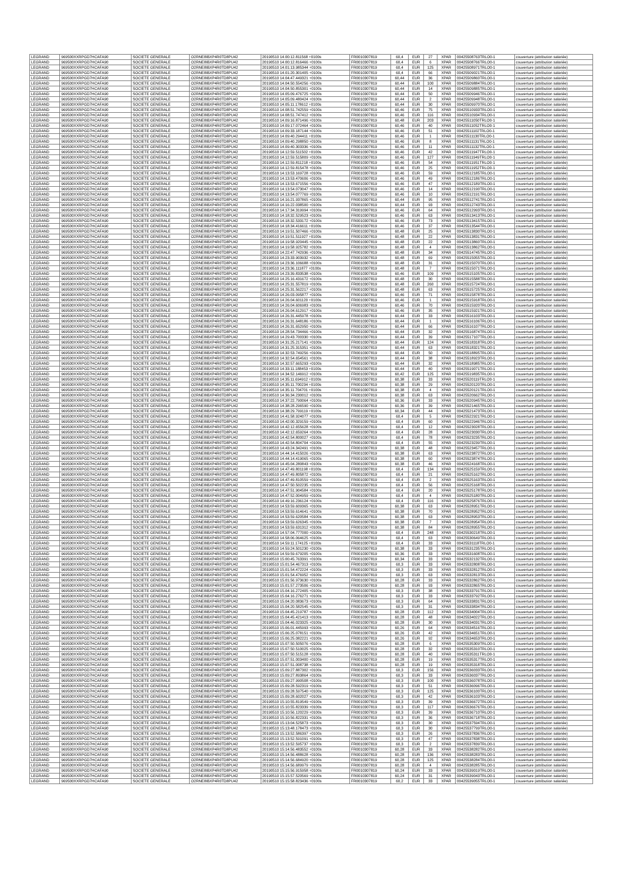| LEGRAND | 969500XXRPGD7HCAFA90 | SOCIETE GENERALE | O2RNE8IBXP4R0TD8PU42 | 20190510 14:00:12.811568 +0100s | FR0010307819 | 60,4 | EUR | 27 | XPAR | 00425508763TRLO0-1 | couverture (attribution salariée) |
| LEGRAND | 969500XXRPGD7HCAFA90 | SOCIETE GENERALE | O2RNE8IBXP4R0TD8PU42 | 20190510 14:00:12.816466 +0100s | FR0010307819 | 60,4 | EUR | 6 | XPAR | 00425508766TRLO0-1 | couverture (attribution salariée) |
| LEGRAND | 969500XXRPGD7HCAFA90 | SOCIETE GENERALE | O2RNE8IBXP4R0TD8PU42 | 20190510 14:01:13.985344 +0100s | FR0010307819 | 60,4 | EUR | 125 | XPAR | 00425508971TRLO0-1 | couverture (attribution salariée) |
| LEGRAND | 969500XXRPGD7HCAFA90 | SOCIETE GENERALE | O2RNE8IBXP4R0TD8PU42 | 20190510 14:01:20.301405 +0100s | FR0010307819 | 60,4 | EUR | 66 | XPAR | 00425509021TRLO0-1 | couverture (attribution salariée) |
| LEGRAND | 969500XXRPGD7HCAFA90 | SOCIETE GENERALE | O2RNE8IBXP4R0TD8PU42 | 20190510 14:04:47.449321 +0100s | FR0010307819 | 60,44 | EUR | 36 | XPAR | 00425509860TRLO0-1 | couverture (attribution salariée) |
| LEGRAND | 969500XXRPGD7HCAFA90 | SOCIETE GENERALE | O2RNE8IBXP4R0TD8PU42 | 20190510 14:04:50.554256 +0100s | FR0010307819 | 60,44 | EUR | 100 | XPAR | 00425509884TRLO0-1 | couverture (attribution salariée) |
| LEGRAND | 969500XXRPGD7HCAFA90 | SOCIETE GENERALE | O2RNE8IBXP4R0TD8PU42 | 20190510 14:04:50.855301 +0100s | FR0010307819 | 60,44 | EUR | 14 | XPAR | 00425509885TRLO0-1 | couverture (attribution salariée) |
| LEGRAND | 969500XXRPGD7HCAFA90 | SOCIETE GENERALE | O2RNE8IBXP4R0TD8PU42 | 20190510 14:05:09.476725 +0100s | FR0010307819 | 60,44 | EUR | 50 | XPAR | 00425509946TRLO0-1 | couverture (attribution salariée) |
| LEGRAND | 969500XXRPGD7HCAFA90 | SOCIETE GENERALE | O2RNE8IBXP4R0TD8PU42 | 20190510 14:05:09.480424 +0100s | FR0010307819 | 60,44 | EUR | 2 | XPAR | 00425509948TRLO0-1 | couverture (attribution salariée) |
| LEGRAND | 969500XXRPGD7HCAFA90 | SOCIETE GENERALE | O2RNE8IBXP4R0TD8PU42 | 20190510 14:05:11.178612 +0100s | FR0010307819 | 60,44 | EUR | 30 | XPAR | 00425509970TRLO0-1 | couverture (attribution salariée) |
| LEGRAND | 969500XXRPGD7HCAFA90 | SOCIETE GENERALE | O2RNE8IBXP4R0TD8PU42 | 20190510 14:08:51.742559 +0100s | FR0010307819 | 60,46 | EUR | 75 | XPAR | 00425510933TRLO0-1 | couverture (attribution salariée) |
| LEGRAND | 969500XXRPGD7HCAFA90 | SOCIETE GENERALE | O2RNE8IBXP4R0TD8PU42 | 20190510 14:08:51.747412 +0100s | FR0010307819 | 60,46 | EUR | 116 | XPAR | 00425510934TRLO0-1 | couverture (attribution salariée) |
| LEGRAND | 969500XXRPGD7HCAFA90 | SOCIETE GENERALE | O2RNE8IBXP4R0TD8PU42 | 20190510 14:09:16.871496 +0100s | FR0010307819 | 60,48 | EUR | 203 | XPAR | 00425511050TRLO0-1 | couverture (attribution salariée) |
| LEGRAND | 969500XXRPGD7HCAFA90 | SOCIETE GENERALE | O2RNE8IBXP4R0TD8PU42 | 20190510 14:09:17.072464 +0100s | FR0010307819 | 60,46 | EUR | 40 | XPAR | 00425511052TRLO0-1 | couverture (attribution salariée) |
| LEGRAND | 969500XXRPGD7HCAFA90 | SOCIETE GENERALE | O2RNE8IBXP4R0TD8PU42 | 20190510 14:09:33.187144 +0100s | FR0010307819 | 60,46 | EUR | 51 | XPAR | 00425511102TRLO0-1 | couverture (attribution salariée) |
| LEGRAND | 969500XXRPGD7HCAFA90 | SOCIETE GENERALE | O2RNE8IBXP4R0TD8PU42 | 20190510 14:09:40.294411 +0100s | FR0010307819 | 60,46 | EUR | 1 | XPAR | 00425511130TRLO0-1 | couverture (attribution salariée) |
| LEGRAND | 969500XXRPGD7HCAFA90 | SOCIETE GENERALE | O2RNE8IBXP4R0TD8PU42 | 20190510 14:09:40.298850 +0100s | FR0010307819 | 60,46 | EUR | 8 | XPAR | 00425511131TRLO0-1 | couverture (attribution salariée) |
| LEGRAND | 969500XXRPGD7HCAFA90 | SOCIETE GENERALE | O2RNE8IBXP4R0TD8PU42 | 20190510 14:09:40.303336 +0100s | FR0010307819 | 60,46 | EUR | 11 | XPAR | 00425511132TRLO0-1 | couverture (attribution salariée) |
| LEGRAND | 969500XXRPGD7HCAFA90 | SOCIETE GENERALE | O2RNE8IBXP4R0TD8PU42 | 20190510 14:12:59.511502 +0100s | FR0010307819 | 60,46 | EUR | 42 | XPAR | 00425511947TRLO0-1 | couverture (attribution salariée) |
| LEGRAND | 969500XXRPGD7HCAFA90 | SOCIETE GENERALE | O2RNE8IBXP4R0TD8PU42 | 20190510 14:12:59.515809 +0100s | FR0010307819 | 60,46 | EUR | 127 | XPAR | 00425511949TRLO0-1 | couverture (attribution salariée) |
| LEGRAND | 969500XXRPGD7HCAFA90 | SOCIETE GENERALE | O2RNE8IBXP4R0TD8PU42 | 20190510 14:12:59.811218 +0100s | FR0010307819 | 60,46 | EUR | 54 | XPAR | 00425511951TRLO0-1 | couverture (attribution salariée) |
| LEGRAND | 969500XXRPGD7HCAFA90 | SOCIETE GENERALE | O2RNE8IBXP4R0TD8PU42 | 20190510 14:12:59.815478 +0100s | FR0010307819 | 60,46 | EUR | 25 | XPAR | 00425511952TRLO0-1 | couverture (attribution salariée) |
| LEGRAND | 969500XXRPGD7HCAFA90 | SOCIETE GENERALE | O2RNE8IBXP4R0TD8PU42 | 20190510 14:13:53.169728 +0100s | FR0010307819 | 60,46 | EUR | 59 | XPAR | 00425512185TRLO0-1 | couverture (attribution salariée) |
| LEGRAND | 969500XXRPGD7HCAFA90 | SOCIETE GENERALE | O2RNE8IBXP4R0TD8PU42 | 20190510 14:13:53.470606 +0100s | FR0010307819 | 60,46 | EUR | 49 | XPAR | 00425512186TRLO0-1 | couverture (attribution salariée) |
| LEGRAND | 969500XXRPGD7HCAFA90 | SOCIETE GENERALE | O2RNE8IBXP4R0TD8PU42 | 20190510 14:13:53.671556 +0100s | FR0010307819 | 60,46 | EUR | 47 | XPAR | 00425512189TRLO0-1 | couverture (attribution salariée) |
| LEGRAND | 969500XXRPGD7HCAFA90 | SOCIETE GENERALE | O2RNE8IBXP4R0TD8PU42 | 20190510 14:13:54.073047 +0100s | FR0010307819 | 60,46 | EUR | 14 | XPAR | 00425512190TRLO0-1 | couverture (attribution salariée) |
| LEGRAND | 969500XXRPGD7HCAFA90 | SOCIETE GENERALE | O2RNE8IBXP4R0TD8PU42 | 20190510 14:13:54.077769 +0100s | FR0010307819 | 60,46 | EUR | 10 | XPAR | 00425512191TRLO0-1 | couverture (attribution salariée) |
| LEGRAND | 969500XXRPGD7HCAFA90 | SOCIETE GENERALE | O2RNE8IBXP4R0TD8PU42 | 20190510 14:16:21.937865 +0100s | FR0010307819 | 60,44 | EUR | 95 | XPAR | 00425512741TRLO0-1 | couverture (attribution salariée) |
| LEGRAND | 969500XXRPGD7HCAFA90 | SOCIETE GENERALE | O2RNE8IBXP4R0TD8PU42 | 20190510 14:16:22.038500 +0100s | FR0010307819 | 60,44 | EUR | 93 | XPAR | 00425512743TRLO0-1 | couverture (attribution salariée) |
| LEGRAND | 969500XXRPGD7HCAFA90 | SOCIETE GENERALE | O2RNE8IBXP4R0TD8PU42 | 20190510 14:17:34.319994 +0100s | FR0010307819 | 60,46 | EUR | 64 | XPAR | 00425512993TRLO0-1 | couverture (attribution salariée) |
| LEGRAND | 969500XXRPGD7HCAFA90 | SOCIETE GENERALE | O2RNE8IBXP4R0TD8PU42 | 20190510 14:18:32.529523 +0100s | FR0010307819 | 60,46 | EUR | 63 | XPAR | 00425513413TRLO0-1 | couverture (attribution salariée) |
| LEGRAND | 969500XXRPGD7HCAFA90 | SOCIETE GENERALE | O2RNE8IBXP4R0TD8PU42 | 20190510 14:18:32.533172 +0100s | FR0010307819 | 60,46 | EUR | 73 | XPAR | 00425513415TRLO0-1 | couverture (attribution salariée) |
| LEGRAND | 969500XXRPGD7HCAFA90 | SOCIETE GENERALE | O2RNE8IBXP4R0TD8PU42 | 20190510 14:18:34.416611 +0100s | FR0010307819 | 60,46 | EUR | 37 | XPAR | 00425513544TRLO0-1 | couverture (attribution salariée) |
| LEGRAND | 969500XXRPGD7HCAFA90 | SOCIETE GENERALE | O2RNE8IBXP4R0TD8PU42 | 20190510 14:19:51.507466 +0100s | FR0010307819 | 60,48 | EUR | 25 | XPAR | 00425513830TRLO0-1 | couverture (attribution salariée) |
| LEGRAND | 969500XXRPGD7HCAFA90 | SOCIETE GENERALE | O2RNE8IBXP4R0TD8PU42 | 20190510 14:19:51.511927 +0100s | FR0010307819 | 60,48 | EUR | 22 | XPAR | 00425513831TRLO0-1 | couverture (attribution salariée) |
| LEGRAND | 969500XXRPGD7HCAFA90 | SOCIETE GENERALE | O2RNE8IBXP4R0TD8PU42 | 20190510 14:19:58.920445 +0100s | FR0010307819 | 60,48 | EUR | 22 | XPAR | 00425513860TRLO0-1 | couverture (attribution salariée) |
| LEGRAND | 969500XXRPGD7HCAFA90 | SOCIETE GENERALE | O2RNE8IBXP4R0TD8PU42 | 20190510 14:19:58.925782 +0100s | FR0010307819 | 60,48 | EUR | 4 | XPAR | 00425513862TRLO0-1 | couverture (attribution salariée) |
| LEGRAND | 969500XXRPGD7HCAFA90 | SOCIETE GENERALE | O2RNE8IBXP4R0TD8PU42 | 20190510 14:22:47.742936 +0100s | FR0010307819 | 60,48 | EUR | 34 | XPAR | 00425514745TRLO0-1 | couverture (attribution salariée) |
| LEGRAND | 969500XXRPGD7HCAFA90 | SOCIETE GENERALE | O2RNE8IBXP4R0TD8PU42 | 20190510 14:23:33.903932 +0100s | FR0010307819 | 60,48 | EUR | 69 | XPAR | 00425515055TRLO0-1 | couverture (attribution salariée) |
| LEGRAND | 969500XXRPGD7HCAFA90 | SOCIETE GENERALE | O2RNE8IBXP4R0TD8PU42 | 20190510 14:23:36.106688 +0100s | FR0010307819 | 60,48 | EUR | 31 | XPAR | 00425515070TRLO0-1 | couverture (attribution salariée) |
| LEGRAND | 969500XXRPGD7HCAFA90 | SOCIETE GENERALE | O2RNE8IBXP4R0TD8PU42 | 20190510 14:23:36.111877 +0100s | FR0010307819 | 60,48 | EUR | 7 | XPAR | 00425515071TRLO0-1 | couverture (attribution salariée) |
| LEGRAND | 969500XXRPGD7HCAFA90 | SOCIETE GENERALE | O2RNE8IBXP4R0TD8PU42 | 20190510 14:23:39.833538 +0100s | FR0010307819 | 60,46 | EUR | 109 | XPAR | 00425515105TRLO0-1 | couverture (attribution salariée) |
| LEGRAND | 969500XXRPGD7HCAFA90 | SOCIETE GENERALE | O2RNE8IBXP4R0TD8PU42 | 20190510 14:25:16.431672 +0100s | FR0010307819 | 60,48 | EUR | 30 | XPAR | 00425515588TRLO0-1 | couverture (attribution salariée) |
| LEGRAND | 969500XXRPGD7HCAFA90 | SOCIETE GENERALE | O2RNE8IBXP4R0TD8PU42 | 20190510 14:25:31.557819 +0100s | FR0010307819 | 60,48 | EUR | 260 | XPAR | 00425515724TRLO0-1 | couverture (attribution salariée) |
| LEGRAND | 969500XXRPGD7HCAFA90 | SOCIETE GENERALE | O2RNE8IBXP4R0TD8PU42 | 20190510 14:25:31.562217 +0100s | FR0010307819 | 60,48 | EUR | 63 | XPAR | 00425515725TRLO0-1 | couverture (attribution salariée) |
| LEGRAND | 969500XXRPGD7HCAFA90 | SOCIETE GENERALE | O2RNE8IBXP4R0TD8PU42 | 20190510 14:26:03.095877 +0100s | FR0010307819 | 60,46 | EUR | 71 | XPAR | 00425515878TRLO0-1 | couverture (attribution salariée) |
| LEGRAND | 969500XXRPGD7HCAFA90 | SOCIETE GENERALE | O2RNE8IBXP4R0TD8PU42 | 20190510 14:26:04.601120 +0100s | FR0010307819 | 60,46 | EUR | 1 | XPAR | 00425515918TRLO0-1 | couverture (attribution salariée) |
| LEGRAND | 969500XXRPGD7HCAFA90 | SOCIETE GENERALE | O2RNE8IBXP4R0TD8PU42 | 20190510 14:26:04.606983 +0100s | FR0010307819 | 60,46 | EUR | 70 | XPAR | 00425515920TRLO0-1 | couverture (attribution salariée) |
| LEGRAND | 969500XXRPGD7HCAFA90 | SOCIETE GENERALE | O2RNE8IBXP4R0TD8PU42 | 20190510 14:26:04.612917 +0100s | FR0010307819 | 60,46 | EUR | 35 | XPAR | 00425515921TRLO0-1 | couverture (attribution salariée) |
| LEGRAND | 969500XXRPGD7HCAFA90 | SOCIETE GENERALE | O2RNE8IBXP4R0TD8PU42 | 20190510 14:26:31.445978 +0100s | FR0010307819 | 60,44 | EUR | 33 | XPAR | 00425516103TRLO0-1 | couverture (attribution salariée) |
| LEGRAND | 969500XXRPGD7HCAFA90 | SOCIETE GENERALE | O2RNE8IBXP4R0TD8PU42 | 20190510 14:26:31.648186 +0100s | FR0010307819 | 60,44 | EUR | 1 | XPAR | 00425516106TRLO0-1 | couverture (attribution salariée) |
| LEGRAND | 969500XXRPGD7HCAFA90 | SOCIETE GENERALE | O2RNE8IBXP4R0TD8PU42 | 20190510 14:26:31.652950 +0100s | FR0010307819 | 60,44 | EUR | 66 | XPAR | 00425516107TRLO0-1 | couverture (attribution salariée) |
| LEGRAND | 969500XXRPGD7HCAFA90 | SOCIETE GENERALE | O2RNE8IBXP4R0TD8PU42 | 20190510 14:28:54.734466 +0100s | FR0010307819 | 60,44 | EUR | 32 | XPAR | 00425516874TRLO0-1 | couverture (attribution salariée) |
| LEGRAND | 969500XXRPGD7HCAFA90 | SOCIETE GENERALE | O2RNE8IBXP4R0TD8PU42 | 20190510 14:29:43.700330 +0100s | FR0010307819 | 60,44 | EUR | 39 | XPAR | 00425517107TRLO0-1 | couverture (attribution salariée) |
| LEGRAND | 969500XXRPGD7HCAFA90 | SOCIETE GENERALE | O2RNE8IBXP4R0TD8PU42 | 20190510 14:31:25.217141 +0100s | FR0010307819 | 60,44 | EUR | 124 | XPAR | 00425518318TRLO0-1 | couverture (attribution salariée) |
| LEGRAND | 969500XXRPGD7HCAFA90 | SOCIETE GENERALE | O2RNE8IBXP4R0TD8PU42 | 20190510 14:31:25.315351 +0100s | FR0010307819 | 60,44 | EUR | 63 | XPAR | 00425518321TRLO0-1 | couverture (attribution salariée) |
| LEGRAND | 969500XXRPGD7HCAFA90 | SOCIETE GENERALE | O2RNE8IBXP4R0TD8PU42 | 20190510 14:32:53.749256 +0100s | FR0010307819 | 60,44 | EUR | 50 | XPAR | 00425518895TRLO0-1 | couverture (attribution salariée) |
| LEGRAND | 969500XXRPGD7HCAFA90 | SOCIETE GENERALE | O2RNE8IBXP4R0TD8PU42 | 20190510 14:32:54.654561 +0100s | FR0010307819 | 60,44 | EUR | 38 | XPAR | 00425518923TRLO0-1 | couverture (attribution salariée) |
| LEGRAND | 969500XXRPGD7HCAFA90 | SOCIETE GENERALE | O2RNE8IBXP4R0TD8PU42 | 20190510 14:32:57.665293 +0100s | FR0010307819 | 60,44 | EUR | 32 | XPAR | 00425518985TRLO0-1 | couverture (attribution salariée) |
| LEGRAND | 969500XXRPGD7HCAFA90 | SOCIETE GENERALE | O2RNE8IBXP4R0TD8PU42 | 20190510 14:33:11.188453 +0100s | FR0010307819 | 60,44 | EUR | 40 | XPAR | 00425519071TRLO0-1 | couverture (attribution salariée) |
| LEGRAND | 969500XXRPGD7HCAFA90 | SOCIETE GENERALE | O2RNE8IBXP4R0TD8PU42 | 20190510 14:34:52.146912 +0100s | FR0010307819 | 60,42 | EUR | 125 | XPAR | 00425519835TRLO0-1 | couverture (attribution salariée) |
| LEGRAND | 969500XXRPGD7HCAFA90 | SOCIETE GENERALE | O2RNE8IBXP4R0TD8PU42 | 20190510 14:35:11.694912 +0100s | FR0010307819 | 60,38 | EUR | 33 | XPAR | 00425520119TRLO0-1 | couverture (attribution salariée) |
| LEGRAND | 969500XXRPGD7HCAFA90 | SOCIETE GENERALE | O2RNE8IBXP4R0TD8PU42 | 20190510 14:35:11.700234 +0100s | FR0010307819 | 60,38 | EUR | 29 | XPAR | 00425520120TRLO0-1 | couverture (attribution salariée) |
| LEGRAND | 969500XXRPGD7HCAFA90 | SOCIETE GENERALE | O2RNE8IBXP4R0TD8PU42 | 20190510 14:35:11.704701 +0100s | FR0010307819 | 60,38 | EUR | 4 | XPAR | 00425520121TRLO0-1 | couverture (attribution salariée) |
| LEGRAND | 969500XXRPGD7HCAFA90 | SOCIETE GENERALE | O2RNE8IBXP4R0TD8PU42 | 20190510 14:36:34.230012 +0100s | FR0010307819 | 60,38 | EUR | 63 | XPAR | 00425520662TRLO0-1 | couverture (attribution salariée) |
| LEGRAND | 969500XXRPGD7HCAFA90 | SOCIETE GENERALE | O2RNE8IBXP4R0TD8PU42 | 20190510 14:37:22.790064 +0100s | FR0010307819 | 60,36 | EUR | 33 | XPAR | 00425520945TRLO0-1 | couverture (attribution salariée) |
| LEGRAND | 969500XXRPGD7HCAFA90 | SOCIETE GENERALE | O2RNE8IBXP4R0TD8PU42 | 20190510 14:38:28.296590 +0100s | FR0010307819 | 60,36 | EUR | 39 | XPAR | 00425521465TRLO0-1 | couverture (attribution salariée) |
| LEGRAND | 969500XXRPGD7HCAFA90 | SOCIETE GENERALE | O2RNE8IBXP4R0TD8PU42 | 20190510 14:38:29.799119 +0100s | FR0010307819 | 60,34 | EUR | 44 | XPAR | 00425521473TRLO0-1 | couverture (attribution salariée) |
| LEGRAND | 969500XXRPGD7HCAFA90 | SOCIETE GENERALE | O2RNE8IBXP4R0TD8PU42 | 20190510 14:41:58.924077 +0100s | FR0010307819 | 60,4 | EUR | 5 | XPAR | 00425522921TRLO0-1 | couverture (attribution salariée) |
| LEGRAND | 969500XXRPGD7HCAFA90 | SOCIETE GENERALE | O2RNE8IBXP4R0TD8PU42 | 20190510 14:42:00.329159 +0100s | FR0010307819 | 60,4 | EUR | 60 | XPAR | 00425522946TRLO0-1 | couverture (attribution salariée) |
| LEGRAND | 969500XXRPGD7HCAFA90 | SOCIETE GENERALE | O2RNE8IBXP4R0TD8PU42 | 20190510 14:42:12.655628 +0100s | FR0010307819 | 60,4 | EUR | 12 | XPAR | 00425523028TRLO0-1 | couverture (attribution salariée) |
| LEGRAND | 969500XXRPGD7HCAFA90 | SOCIETE GENERALE | O2RNE8IBXP4R0TD8PU42 | 20190510 14:42:12.659264 +0100s | FR0010307819 | 60,4 | EUR | 28 | XPAR | 00425523030TRLO0-1 | couverture (attribution salariée) |
| LEGRAND | 969500XXRPGD7HCAFA90 | SOCIETE GENERALE | O2RNE8IBXP4R0TD8PU42 | 20190510 14:42:54.800027 +0100s | FR0010307819 | 60,4 | EUR | 78 | XPAR | 00425523235TRLO0-1 | couverture (attribution salariée) |
| LEGRAND | 969500XXRPGD7HCAFA90 | SOCIETE GENERALE | O2RNE8IBXP4R0TD8PU42 | 20190510 14:42:54.804704 +0100s | FR0010307819 | 60,4 | EUR | 55 | XPAR | 00425523239TRLO0-1 | couverture (attribution salariée) |
| LEGRAND | 969500XXRPGD7HCAFA90 | SOCIETE GENERALE | O2RNE8IBXP4R0TD8PU42 | 20190510 14:43:24.342491 +0100s | FR0010307819 | 60,38 | EUR | 48 | XPAR | 00425523457TRLO0-1 | couverture (attribution salariée) |
| LEGRAND | 969500XXRPGD7HCAFA90 | SOCIETE GENERALE | O2RNE8IBXP4R0TD8PU42 | 20190510 14:44:14.415026 +0100s | FR0010307819 | 60,38 | EUR | 63 | XPAR | 00425523872TRLO0-1 | couverture (attribution salariée) |
| LEGRAND | 969500XXRPGD7HCAFA90 | SOCIETE GENERALE | O2RNE8IBXP4R0TD8PU42 | 20190510 14:44:14.419065 +0100s | FR0010307819 | 60,38 | EUR | 60 | XPAR | 00425523874TRLO0-1 | couverture (attribution salariée) |
| LEGRAND | 969500XXRPGD7HCAFA90 | SOCIETE GENERALE | O2RNE8IBXP4R0TD8PU42 | 20190510 14:45:04.280843 +0100s | FR0010307819 | 60,38 | EUR | 46 | XPAR | 00425524168TRLO0-1 | couverture (attribution salariée) |
| LEGRAND | 969500XXRPGD7HCAFA90 | SOCIETE GENERALE | O2RNE8IBXP4R0TD8PU42 | 20190510 14:47:49.801198 +0100s | FR0010307819 | 60,4 | EUR | 134 | XPAR | 00425525159TRLO0-1 | couverture (attribution salariée) |
| LEGRAND | 969500XXRPGD7HCAFA90 | SOCIETE GENERALE | O2RNE8IBXP4R0TD8PU42 | 20190510 14:47:49.805872 +0100s | FR0010307819 | 60,4 | EUR | 21 | XPAR | 00425525162TRLO0-1 | couverture (attribution salariée) |
| LEGRAND | 969500XXRPGD7HCAFA90 | SOCIETE GENERALE | O2RNE8IBXP4R0TD8PU42 | 20190510 14:47:49.810559 +0100s | FR0010307819 | 60,4 | EUR | 2 | XPAR | 00425525163TRLO0-1 | couverture (attribution salariée) |
| LEGRAND | 969500XXRPGD7HCAFA90 | SOCIETE GENERALE | O2RNE8IBXP4R0TD8PU42 | 20190510 14:47:50.502235 +0100s | FR0010307819 | 60,4 | EUR | 56 | XPAR | 00425525168TRLO0-1 | couverture (attribution salariée) |
| LEGRAND | 969500XXRPGD7HCAFA90 | SOCIETE GENERALE | O2RNE8IBXP4R0TD8PU42 | 20190510 14:47:51.904584 +0100s | FR0010307819 | 60,4 | EUR | 20 | XPAR | 00425525178TRLO0-1 | couverture (attribution salariée) |
| LEGRAND | 969500XXRPGD7HCAFA90 | SOCIETE GENERALE | O2RNE8IBXP4R0TD8PU42 | 20190510 14:47:52.004959 +0100s | FR0010307819 | 60,4 | EUR | 4 | XPAR | 00425525180TRLO0-1 | couverture (attribution salariée) |
| LEGRAND | 969500XXRPGD7HCAFA90 | SOCIETE GENERALE | O2RNE8IBXP4R0TD8PU42 | 20190510 14:49:16.236124 +0100s | FR0010307819 | 60,4 | EUR | 116 | XPAR | 00425525876TRLO0-1 | couverture (attribution salariée) |
| LEGRAND | 969500XXRPGD7HCAFA90 | SOCIETE GENERALE | O2RNE8IBXP4R0TD8PU42 | 20190510 14:53:59.609365 +0100s | FR0010307819 | 60,38 | EUR | 63 | XPAR | 00425528951TRLO0-1 | couverture (attribution salariée) |
| LEGRAND | 969500XXRPGD7HCAFA90 | SOCIETE GENERALE | O2RNE8IBXP4R0TD8PU42 | 20190510 14:53:59.614641 +0100s | FR0010307819 | 60,38 | EUR | 70 | XPAR | 00425528952TRLO0-1 | couverture (attribution salariée) |
| LEGRAND | 969500XXRPGD7HCAFA90 | SOCIETE GENERALE | O2RNE8IBXP4R0TD8PU42 | 20190510 14:53:59.620584 +0100s | FR0010307819 | 60,38 | EUR | 63 | XPAR | 00425528953TRLO0-1 | couverture (attribution salariée) |
| LEGRAND | 969500XXRPGD7HCAFA90 | SOCIETE GENERALE | O2RNE8IBXP4R0TD8PU42 | 20190510 14:53:59.626345 +0100s | FR0010307819 | 60,38 | EUR | 7 | XPAR | 00425528954TRLO0-1 | couverture (attribution salariée) |
| LEGRAND | 969500XXRPGD7HCAFA90 | SOCIETE GENERALE | O2RNE8IBXP4R0TD8PU42 | 20190510 14:53:59.631312 +0100s | FR0010307819 | 60,38 | EUR | 84 | XPAR | 00425528955TRLO0-1 | couverture (attribution salariée) |
| LEGRAND | 969500XXRPGD7HCAFA90 | SOCIETE GENERALE | O2RNE8IBXP4R0TD8PU42 | 20190510 14:57:04.777000 +0100s | FR0010307819 | 60,4 | EUR | 248 | XPAR | 00425530218TRLO0-1 | couverture (attribution salariée) |
| LEGRAND | 969500XXRPGD7HCAFA90 | SOCIETE GENERALE | O2RNE8IBXP4R0TD8PU42 | 20190510 14:58:06.064625 +0100s | FR0010307819 | 60,4 | EUR | 63 | XPAR | 00425530649TRLO0-1 | couverture (attribution salariée) |
| LEGRAND | 969500XXRPGD7HCAFA90 | SOCIETE GENERALE | O2RNE8IBXP4R0TD8PU42 | 20190510 14:59:11.174125 +0100s | FR0010307819 | 60,4 | EUR | 33 | XPAR | 00425531118TRLO0-1 | couverture (attribution salariée) |
| LEGRAND | 969500XXRPGD7HCAFA90 | SOCIETE GENERALE | O2RNE8IBXP4R0TD8PU42 | 20190510 14:59:24.501230 +0100s | FR0010307819 | 60,38 | EUR | 33 | XPAR | 00425531235TRLO0-1 | couverture (attribution salariée) |
| LEGRAND | 969500XXRPGD7HCAFA90 | SOCIETE GENERALE | O2RNE8IBXP4R0TD8PU42 | 20190510 14:59:59.679205 +0100s | FR0010307819 | 60,36 | EUR | 33 | XPAR | 00425531608TRLO0-1 | couverture (attribution salariée) |
| LEGRAND | 969500XXRPGD7HCAFA90 | SOCIETE GENERALE | O2RNE8IBXP4R0TD8PU42 | 20190510 15:00:45.763391 +0100s | FR0010307819 | 60,34 | EUR | 33 | XPAR | 00425532132TRLO0-1 | couverture (attribution salariée) |
| LEGRAND | 969500XXRPGD7HCAFA90 | SOCIETE GENERALE | O2RNE8IBXP4R0TD8PU42 | 20190510 15:01:54.467313 +0100s | FR0010307819 | 60,3 | EUR | 33 | XPAR | 00425532808TRLO0-1 | couverture (attribution salariée) |
| LEGRAND | 969500XXRPGD7HCAFA90 | SOCIETE GENERALE | O2RNE8IBXP4R0TD8PU42 | 20190510 15:01:54.472224 +0100s | FR0010307819 | 60,3 | EUR | 33 | XPAR | 00425532812TRLO0-1 | couverture (attribution salariée) |
| LEGRAND | 969500XXRPGD7HCAFA90 | SOCIETE GENERALE | O2RNE8IBXP4R0TD8PU42 | 20190510 15:01:54.476952 +0100s | FR0010307819 | 60,3 | EUR | 63 | XPAR | 00425532813TRLO0-1 | couverture (attribution salariée) |
| LEGRAND | 969500XXRPGD7HCAFA90 | SOCIETE GENERALE | O2RNE8IBXP4R0TD8PU42 | 20190510 15:01:56.973630 +0100s | FR0010307819 | 60,28 | EUR | 33 | XPAR | 00425532862TRLO0-1 | couverture (attribution salariée) |
| LEGRAND | 969500XXRPGD7HCAFA90 | SOCIETE GENERALE | O2RNE8IBXP4R0TD8PU42 | 20190510 15:01:57.273506 +0100s | FR0010307819 | 60,28 | EUR | 93 | XPAR | 00425532865TRLO0-1 | couverture (attribution salariée) |
| LEGRAND | 969500XXRPGD7HCAFA90 | SOCIETE GENERALE | O2RNE8IBXP4R0TD8PU42 | 20190510 15:04:16.272405 +0100s | FR0010307819 | 60,3 | EUR | 38 | XPAR | 00425533791TRLO0-1 | couverture (attribution salariée) |
| LEGRAND | 969500XXRPGD7HCAFA90 | SOCIETE GENERALE | O2RNE8IBXP4R0TD8PU42 | 20190510 15:04:16.276271 +0100s | FR0010307819 | 60,3 | EUR | 33 | XPAR | 00425533792TRLO0-1 | couverture (attribution salariée) |
| LEGRAND | 969500XXRPGD7HCAFA90 | SOCIETE GENERALE | O2RNE8IBXP4R0TD8PU42 | 20190510 15:04:20.083673 +0100s | FR0010307819 | 60,3 | EUR | 64 | XPAR | 00425533831TRLO0-1 | couverture (attribution salariée) |
| LEGRAND | 969500XXRPGD7HCAFA90 | SOCIETE GENERALE | O2RNE8IBXP4R0TD8PU42 | 20190510 15:04:20.582545 +0100s | FR0010307819 | 60,3 | EUR | 31 | XPAR | 00425533834TRLO0-1 | couverture (attribution salariée) |
| LEGRAND | 969500XXRPGD7HCAFA90 | SOCIETE GENERALE | O2RNE8IBXP4R0TD8PU42 | 20190510 15:04:45.219787 +0100s | FR0010307819 | 60,28 | EUR | 112 | XPAR | 00425534004TRLO0-1 | couverture (attribution salariée) |
| LEGRAND | 969500XXRPGD7HCAFA90 | SOCIETE GENERALE | O2RNE8IBXP4R0TD8PU42 | 20190510 15:04:45.421413 +0100s | FR0010307819 | 60,28 | EUR | 48 | XPAR | 00425534022TRLO0-1 | couverture (attribution salariée) |
| LEGRAND | 969500XXRPGD7HCAFA90 | SOCIETE GENERALE | O2RNE8IBXP4R0TD8PU42 | 20190510 15:04:46.023325 +0100s | FR0010307819 | 60,28 | EUR | 30 | XPAR | 00425534031TRLO0-1 | couverture (attribution salariée) |
| LEGRAND | 969500XXRPGD7HCAFA90 | SOCIETE GENERALE | O2RNE8IBXP4R0TD8PU42 | 20190510 15:06:01.445993 +0100s | FR0010307819 | 60,26 | EUR | 64 | XPAR | 00425534516TRLO0-1 | couverture (attribution salariée) |
| LEGRAND | 969500XXRPGD7HCAFA90 | SOCIETE GENERALE | O2RNE8IBXP4R0TD8PU42 | 20190510 15:06:25.078151 +0100s | FR0010307819 | 60,26 | EUR | 42 | XPAR | 00425534651TRLO0-1 | couverture (attribution salariée) |
| LEGRAND | 969500XXRPGD7HCAFA90 | SOCIETE GENERALE | O2RNE8IBXP4R0TD8PU42 | 20190510 15:06:25.082221 +0100s | FR0010307819 | 60,26 | EUR | 92 | XPAR | 00425534653TRLO0-1 | couverture (attribution salariée) |
| LEGRAND | 969500XXRPGD7HCAFA90 | SOCIETE GENERALE | O2RNE8IBXP4R0TD8PU42 | 20190510 15:07:50.505076 +0100s | FR0010307819 | 60,28 | EUR | 6 | XPAR | 00425535309TRLO0-1 | couverture (attribution salariée) |
| LEGRAND | 969500XXRPGD7HCAFA90 | SOCIETE GENERALE | O2RNE8IBXP4R0TD8PU42 | 20190510 15:07:50.510025 +0100s | FR0010307819 | 60,28 | EUR | 32 | XPAR | 00425535310TRLO0-1 | couverture (attribution salariée) |
| LEGRAND | 969500XXRPGD7HCAFA90 | SOCIETE GENERALE | O2RNE8IBXP4R0TD8PU42 | 20190510 15:07:50.515128 +0100s | FR0010307819 | 60,28 | EUR | 40 | XPAR | 00425535311TRLO0-1 | couverture (attribution salariée) |
| LEGRAND | 969500XXRPGD7HCAFA90 | SOCIETE GENERALE | O2RNE8IBXP4R0TD8PU42 | 20190510 15:07:51.003400 +0100s | FR0010307819 | 60,28 | EUR | 19 | XPAR | 00425535317TRLO0-1 | couverture (attribution salariée) |
| LEGRAND | 969500XXRPGD7HCAFA90 | SOCIETE GENERALE | O2RNE8IBXP4R0TD8PU42 | 20190510 15:07:51.008738 +0100s | FR0010307819 | 60,28 | EUR | 19 | XPAR | 00425535318TRLO0-1 | couverture (attribution salariée) |
| LEGRAND | 969500XXRPGD7HCAFA90 | SOCIETE GENERALE | O2RNE8IBXP4R0TD8PU42 | 20190510 15:09:27.887302 +0100s | FR0010307819 | 60,3 | EUR | 156 | XPAR | 00425536033TRLO0-1 | couverture (attribution salariée) |
| LEGRAND | 969500XXRPGD7HCAFA90 | SOCIETE GENERALE | O2RNE8IBXP4R0TD8PU42 | 20190510 15:09:27.893864 +0100s | FR0010307819 | 60,3 | EUR | 33 | XPAR | 00425536037TRLO0-1 | couverture (attribution salariée) |
| LEGRAND | 969500XXRPGD7HCAFA90 | SOCIETE GENERALE | O2RNE8IBXP4R0TD8PU42 | 20190510 15:09:27.990508 +0100s | FR0010307819 | 60,3 | EUR | 100 | XPAR | 00425536078TRLO0-1 | couverture (attribution salariée) |
| LEGRAND | 969500XXRPGD7HCAFA90 | SOCIETE GENERALE | O2RNE8IBXP4R0TD8PU42 | 20190510 15:09:28.592319 +0100s | FR0010307819 | 60,3 | EUR | 51 | XPAR | 00425536096TRLO0-1 | couverture (attribution salariée) |
| LEGRAND | 969500XXRPGD7HCAFA90 | SOCIETE GENERALE | O2RNE8IBXP4R0TD8PU42 | 20190510 15:09:28.597540 +0100s | FR0010307819 | 60,3 | EUR | 125 | XPAR | 00425536100TRLO0-1 | couverture (attribution salariée) |
| LEGRAND | 969500XXRPGD7HCAFA90 | SOCIETE GENERALE | O2RNE8IBXP4R0TD8PU42 | 20190510 15:09:28.602027 +0100s | FR0010307819 | 60,3 | EUR | 42 | XPAR | 00425536103TRLO0-1 | couverture (attribution salariée) |
| LEGRAND | 969500XXRPGD7HCAFA90 | SOCIETE GENERALE | O2RNE8IBXP4R0TD8PU42 | 20190510 15:10:55.819549 +0100s | FR0010307819 | 60,3 | EUR | 39 | XPAR | 00425536672TRLO0-1 | couverture (attribution salariée) |
| LEGRAND | 969500XXRPGD7HCAFA90 | SOCIETE GENERALE | O2RNE8IBXP4R0TD8PU42 | 20190510 15:10:55.823339 +0100s | FR0010307819 | 60,3 | EUR | 117 | XPAR | 00425536676TRLO0-1 | couverture (attribution salariée) |
| LEGRAND | 969500XXRPGD7HCAFA90 | SOCIETE GENERALE | O2RNE8IBXP4R0TD8PU42 | 20190510 15:10:56.120229 +0100s | FR0010307819 | 60,3 | EUR | 39 | XPAR | 00425536710TRLO0-1 | couverture (attribution salariée) |
| LEGRAND | 969500XXRPGD7HCAFA90 | SOCIETE GENERALE | O2RNE8IBXP4R0TD8PU42 | 20190510 15:10:56.822331 +0100s | FR0010307819 | 60,3 | EUR | 36 | XPAR | 00425536718TRLO0-1 | couverture (attribution salariée) |
| LEGRAND | 969500XXRPGD7HCAFA90 | SOCIETE GENERALE | O2RNE8IBXP4R0TD8PU42 | 20190510 15:13:04.525873 +0100s | FR0010307819 | 60,3 | EUR | 30 | XPAR | 00425537594TRLO0-1 | couverture (attribution salariée) |
| LEGRAND | 969500XXRPGD7HCAFA90 | SOCIETE GENERALE | O2RNE8IBXP4R0TD8PU42 | 20190510 15:13:48.178473 +0100s | FR0010307819 | 60,3 | EUR | 30 | XPAR | 00425537799TRLO0-1 | couverture (attribution salariée) |
| LEGRAND | 969500XXRPGD7HCAFA90 | SOCIETE GENERALE | O2RNE8IBXP4R0TD8PU42 | 20190510 15:13:52.586397 +0100s | FR0010307819 | 60,3 | EUR | 26 | XPAR | 00425537836TRLO0-1 | couverture (attribution salariée) |
| LEGRAND | 969500XXRPGD7HCAFA90 | SOCIETE GENERALE | O2RNE8IBXP4R0TD8PU42 | 20190510 15:13:52.591091 +0100s | FR0010307819 | 60,3 | EUR | 47 | XPAR | 00425537838TRLO0-1 | couverture (attribution salariée) |
| LEGRAND | 969500XXRPGD7HCAFA90 | SOCIETE GENERALE | O2RNE8IBXP4R0TD8PU42 | 20190510 15:13:52.595737 +0100s | FR0010307819 | 60,3 | EUR | 2 | XPAR | 00425537839TRLO0-1 | couverture (attribution salariée) |
| LEGRAND | 969500XXRPGD7HCAFA90 | SOCIETE GENERALE | O2RNE8IBXP4R0TD8PU42 | 20190510 15:14:56.483552 +0100s | FR0010307819 | 60,28 | EUR | 33 | XPAR | 00425538282TRLO0-1 | couverture (attribution salariée) |
| LEGRAND | 969500XXRPGD7HCAFA90 | SOCIETE GENERALE | O2RNE8IBXP4R0TD8PU42 | 20190510 15:14:56.488628 +0100s | FR0010307819 | 60,28 | EUR | 136 | XPAR | 00425538283TRLO0-1 | couverture (attribution salariée) |
| LEGRAND | 969500XXRPGD7HCAFA90 | SOCIETE GENERALE | O2RNE8IBXP4R0TD8PU42 | 20190510 15:14:56.684920 +0100s | FR0010307819 | 60,28 | EUR | 125 | XPAR | 00425538284TRLO0-1 | couverture (attribution salariée) |
| LEGRAND | 969500XXRPGD7HCAFA90 | SOCIETE GENERALE | O2RNE8IBXP4R0TD8PU42 | 20190510 15:14:56.689979 +0100s | FR0010307819 | 60,28 | EUR | 4 | XPAR | 00425538285TRLO0-1 | couverture (attribution salariée) |
| LEGRAND | 969500XXRPGD7HCAFA90 | SOCIETE GENERALE | O2RNE8IBXP4R0TD8PU42 | 20190510 15:15:56.915958 +0100s | FR0010307819 | 60,24 | EUR | 33 | XPAR | 00425539019TRLO0-1 | couverture (attribution salariée) |
| LEGRAND | 969500XXRPGD7HCAFA90 | SOCIETE GENERALE | O2RNE8IBXP4R0TD8PU42 | 20190510 15:15:57.520569 +0100s | FR0010307819 | 60,24 | EUR | 31 | XPAR | 00425539043TRLO0-1 | couverture (attribution salariée) |
| LEGRAND | 969500XXRPGD7HCAFA90 | SOCIETE GENERALE | O2RNE8IBXP4R0TD8PU42 | 20190510 15:15:58.823436 +0100s | FR0010307819 | 60,2 | EUR | 33 | XPAR | 00425539055TRLO0-1 | couverture (attribution salariée) |